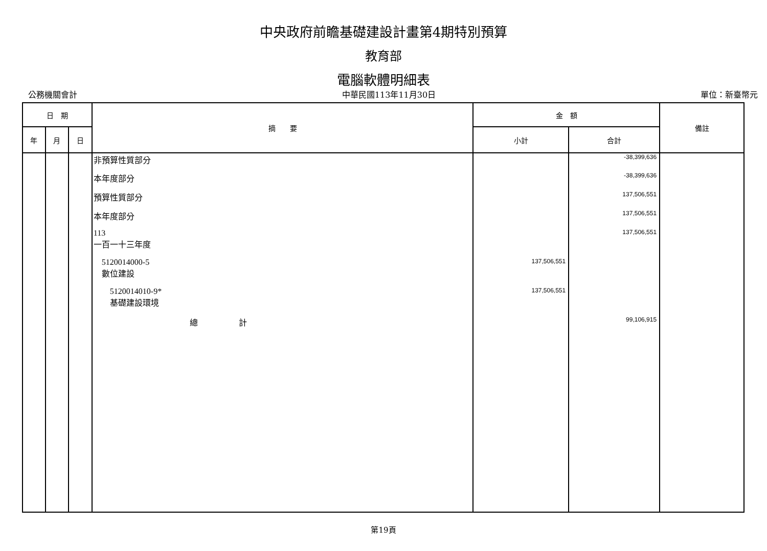中央政府前瞻基礎建設計畫第4期特別預算
教育部
電腦軟體明細表
公務機關會計 中華民國113年11月30日 單位：新臺幣元
| 日 期 | | | 摘 要 | 金 額 | | 備註 |
| --- | --- | --- | --- | --- | --- | --- |
| 年 | 月 | 日 | | 小計 | 合計 | |
| | | | 非預算性質部分 | | -38,399,636 | |
| | | | 本年度部分 | | -38,399,636 | |
| | | | 預算性質部分 | | 137,506,551 | |
| | | | 本年度部分 | | 137,506,551 | |
| | | | 113 一百一十三年度 | | 137,506,551 | |
| | | | 5120014000-5 數位建設 | 137,506,551 | | |
| | | | 5120014010-9* 基礎建設環境 | 137,506,551 | | |
| | | | 總 計 | | 99,106,915 | |
第19頁